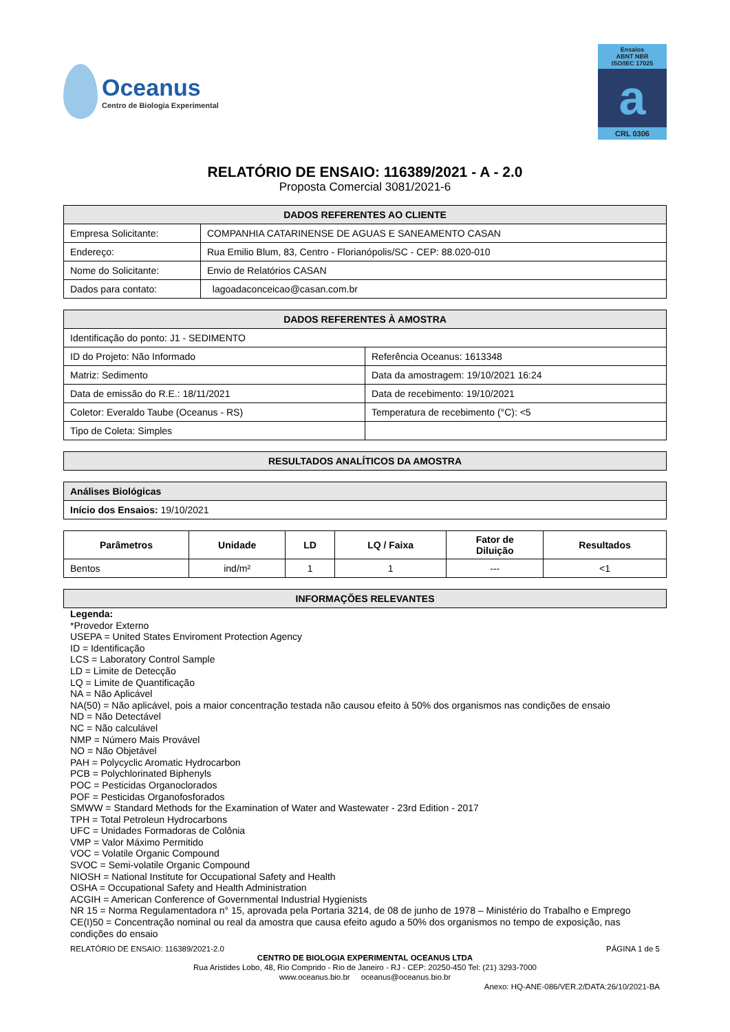Oceanus
Centro de Biologia Experimental
Ensaios
ABNT NBR
ISO/IEC 17025
a
CRL 0306
RELATÓRIO DE ENSAIO: 116389/2021 - A - 2.0
Proposta Comercial 3081/2021-6
| DADOS REFERENTES AO CLIENTE | |
| --- | --- |
| Empresa Solicitante: | COMPANHIA CATARINENSE DE AGUAS E SANEAMENTO CASAN |
| Endereço: | Rua Emilio Blum, 83, Centro - Florianópolis/SC - CEP: 88.020-010 |
| Nome do Solicitante: | Envio de Relatórios CASAN |
| Dados para contato: | lagoadaconceicao@casan.com.br |
| DADOS REFERENTES À AMOSTRA | |
| --- | --- |
| Identificação do ponto: J1 - SEDIMENTO | |
| ID do Projeto: Não Informado | Referência Oceanus: 1613348 |
| Matriz: Sedimento | Data da amostragem: 19/10/2021 16:24 |
| Data de emissão do R.E.: 18/11/2021 | Data de recebimento: 19/10/2021 |
| Coletor: Everaldo Taube (Oceanus - RS) | Temperatura de recebimento (°C): <5 |
| Tipo de Coleta: Simples | |
| RESULTADOS ANALÍTICOS DA AMOSTRA |
| --- |
| Análises Biológicas |
| --- |
| Início dos Ensaios: 19/10/2021 |
| Parâmetros | Unidade | LD | LQ / Faixa | Fator de Diluição | Resultados |
| --- | --- | --- | --- | --- | --- |
| Bentos | ind/m² | 1 | 1 | --- | <1 |
| INFORMAÇÕES RELEVANTES |
| --- |
Legenda:
*Provedor Externo
USEPA = United States Enviroment Protection Agency
ID = Identificação
LCS = Laboratory Control Sample
LD = Limite de Detecção
LQ = Limite de Quantificação
NA = Não Aplicável
NA(50) = Não aplicável, pois a maior concentração testada não causou efeito à 50% dos organismos nas condições de ensaio
ND = Não Detectável
NC = Não calculável
NMP = Número Mais Provável
NO = Não Objetável
PAH = Polycyclic Aromatic Hydrocarbon
PCB = Polychlorinated Biphenyls
POC = Pesticidas Organoclorados
POF = Pesticidas Organofosforados
SMWW = Standard Methods for the Examination of Water and Wastewater - 23rd Edition - 2017
TPH = Total Petroleun Hydrocarbons
UFC = Unidades Formadoras de Colônia
VMP = Valor Máximo Permitido
VOC = Volatile Organic Compound
SVOC = Semi-volatile Organic Compound
NIOSH = National Institute for Occupational Safety and Health
OSHA = Occupational Safety and Health Administration
ACGIH = American Conference of Governmental Industrial Hygienists
NR 15 = Norma Regulamentadora n° 15, aprovada pela Portaria 3214, de 08 de junho de 1978 – Ministério do Trabalho e Emprego
CE(I)50 = Concentração nominal ou real da amostra que causa efeito agudo a 50% dos organismos no tempo de exposição, nas condições do ensaio
RELATÓRIO DE ENSAIO: 116389/2021-2.0 PÁGINA 1 de 5
CENTRO DE BIOLOGIA EXPERIMENTAL OCEANUS LTDA
Rua Aristides Lobo, 48, Rio Comprido - Rio de Janeiro - RJ - CEP: 20250-450 Tel: (21) 3293-7000
www.oceanus.bio.br oceanus@oceanus.bio.br
Anexo: HQ-ANE-086/VER.2/DATA:26/10/2021-BA